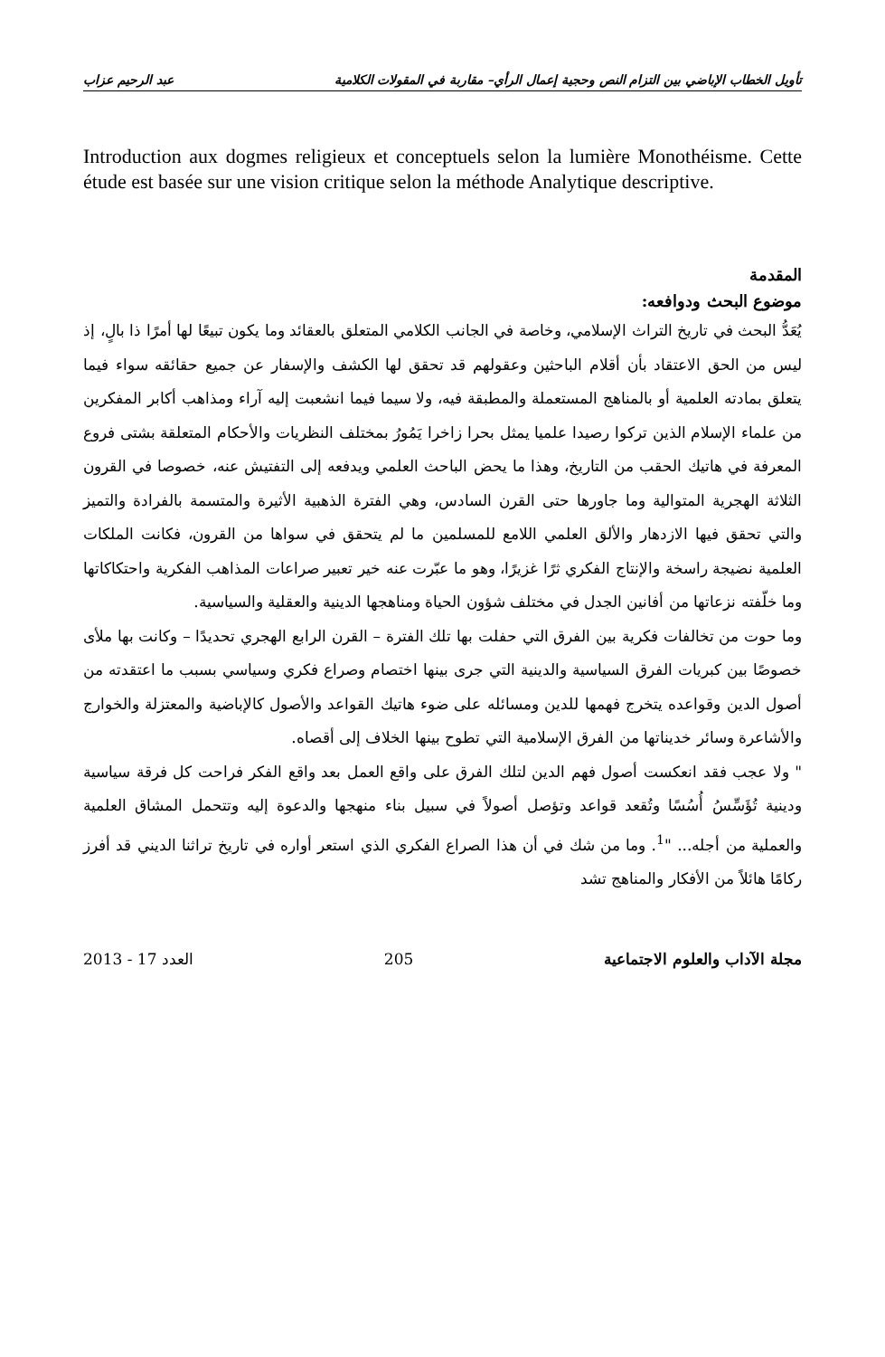تأويل الخطاب الإباضي بين التزام النص وحجية إعمال الرأي– مقاربة في المقولات الكلامية عبد الرحيم عزاب
Introduction aux dogmes religieux et conceptuels selon la lumière Monothéisme. Cette étude est basée sur une vision critique selon la méthode Analytique descriptive.
المقدمة
موضوع البحث ودوافعه:
يُعَدُّ البحث في تاريخ التراث الإسلامي، وخاصة في الجانب الكلامي المتعلق بالعقائد وما يكون تبيعًا لها أمرًا ذا بالٍ، إذ ليس من الحق الاعتقاد بأن أقلام الباحثين وعقولهم قد تحقق لها الكشف والإسفار عن جميع حقائقه سواء فيما يتعلق بمادته العلمية أو بالمناهج المستعملة والمطبقة فيه، ولا سيما فيما انشعبت إليه آراء ومذاهب أكابر المفكرين من علماء الإسلام الذين تركوا رصيدا علميا يمثل بحرا زاخرا يَمُورُ بمختلف النظريات والأحكام المتعلقة بشتى فروع المعرفة في هاتيك الحقب من التاريخ، وهذا ما يحض الباحث العلمي ويدفعه إلى التفتيش عنه، خصوصا في القرون الثلاثة الهجرية المتوالية وما جاورها حتى القرن السادس، وهي الفترة الذهبية الأثيرة والمتسمة بالفرادة والتميز والتي تحقق فيها الازدهار والألق العلمي اللامع للمسلمين ما لم يتحقق في سواها من القرون، فكانت الملكات العلمية نضيجة راسخة والإنتاج الفكري ثرًا غزيرًا، وهو ما عبّرت عنه خير تعبير صراعات المذاهب الفكرية واحتكاكاتها وما خلّفته نزعاتها من أفانين الجدل في مختلف شؤون الحياة ومناهجها الدينية والعقلية والسياسية.
وما حوت من تخالفات فكرية بين الفرق التي حفلت بها تلك الفترة – القرن الرابع الهجري تحديدًا – وكانت بها ملأى خصوصًا بين كبريات الفرق السياسية والدينية التي جرى بينها اختصام وصراع فكري وسياسي بسبب ما اعتقدته من أصول الدين وقواعده يتخرج فهمها للدين ومسائله على ضوء هاتيك القواعد والأصول كالإباضية والمعتزلة والخوارج والأشاعرة وسائر خديناتها من الفرق الإسلامية التي تطوح بينها الخلاف إلى أقصاه.
" ولا عجب فقد انعكست أصول فهم الدين لتلك الفرق على واقع العمل بعد واقع الفكر فراحت كل فرقة سياسية ودينية تُؤَسِّسُ أُسُسًا وتُقعد قواعد وتؤصل أصولاً في سبيل بناء منهجها والدعوة إليه وتتحمل المشاق العلمية والعملية من أجله... "<sup>1</sup>. وما من شك في أن هذا الصراع الفكري الذي استعر أواره في تاريخ تراثنا الديني قد أفرز ركامًا هائلاً من الأفكار والمناهج تشد
مجلة الآداب والعلوم الاجتماعية 205 العدد 17 - 2013